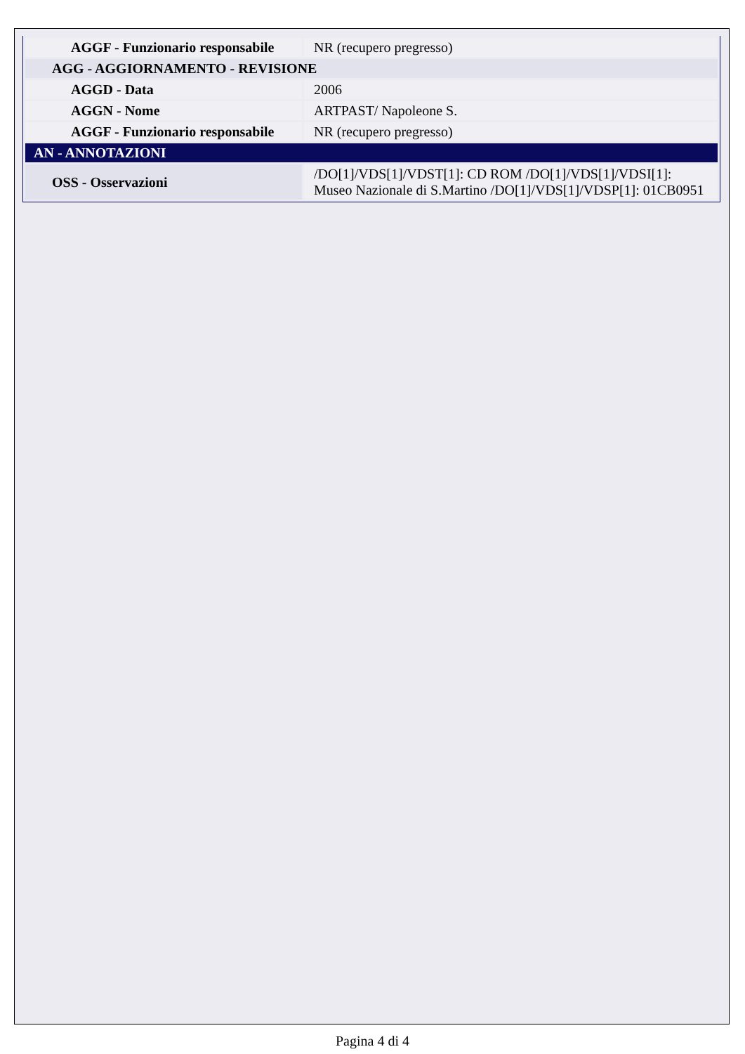| AGGF - Funzionario responsabile | NR (recupero pregresso) |
| AGG - AGGIORNAMENTO - REVISIONE | |
| AGGD - Data | 2006 |
| AGGN - Nome | ARTPAST/ Napoleone S. |
| AGGF - Funzionario responsabile | NR (recupero pregresso) |
| AN - ANNOTAZIONI | |
| OSS - Osservazioni | /DO[1]/VDS[1]/VDST[1]: CD ROM /DO[1]/VDS[1]/VDSI[1]: Museo Nazionale di S.Martino /DO[1]/VDS[1]/VDSP[1]: 01CB0951 |
Pagina 4 di 4